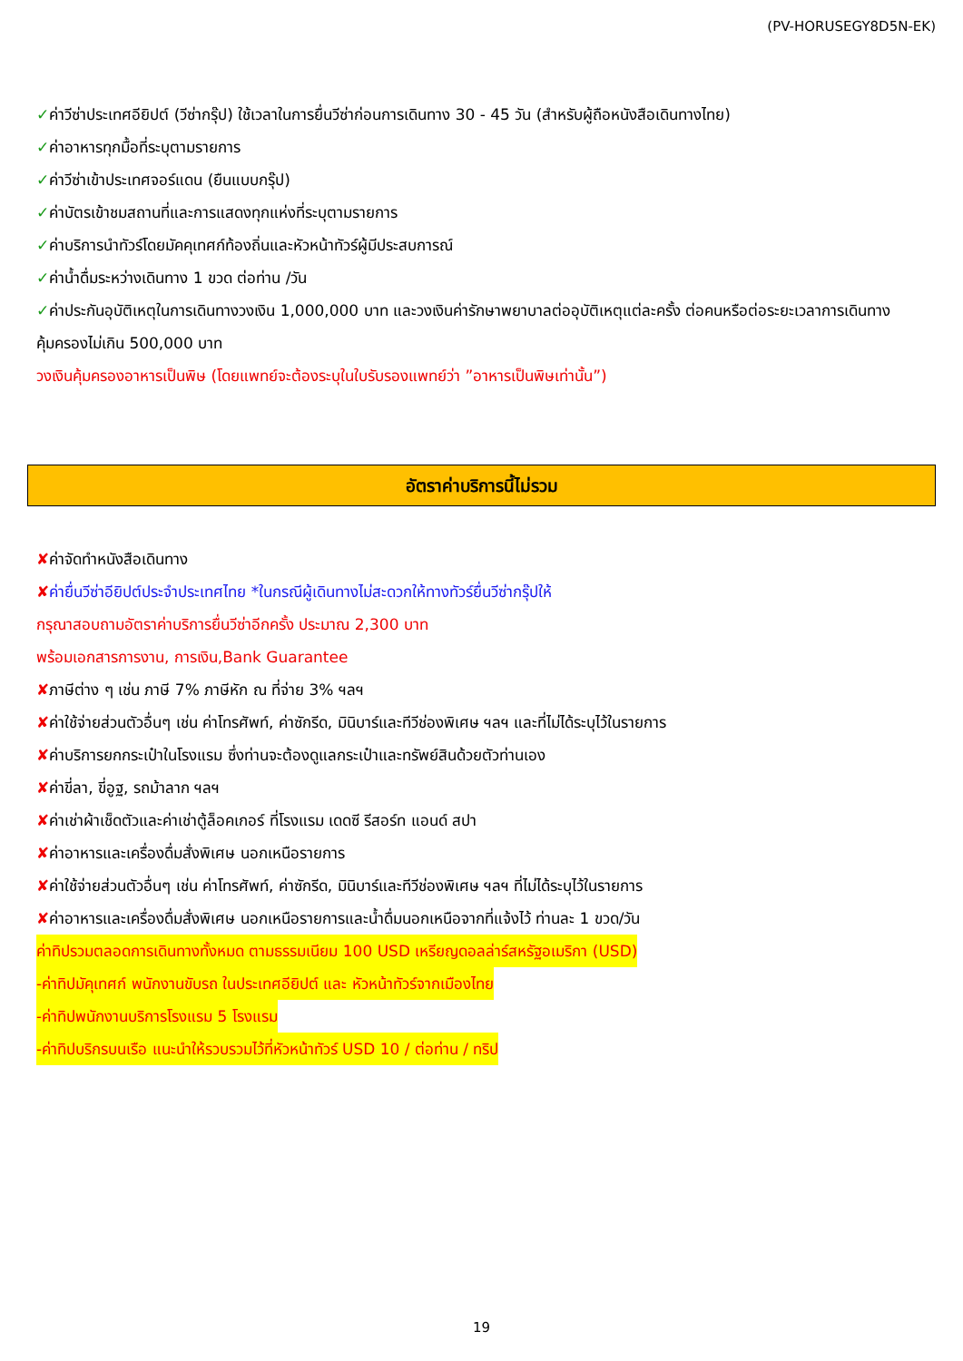(PV-HORUSEGY8D5N-EK)
✓ค่าวีซ่าประเทศอียิปต์ (วีซ่ากรุ๊ป) ใช้เวลาในการยื่นวีซ่าก่อนการเดินทาง 30 - 45 วัน (สำหรับผู้ถือหนังสือเดินทางไทย)
✓ค่าอาหารทุกมื้อที่ระบุตามรายการ
✓ค่าวีซ่าเข้าประเทศจอร์แดน (ยืนแบบกรุ๊ป)
✓ค่าบัตรเข้าชมสถานที่และการแสดงทุกแห่งที่ระบุตามรายการ
✓ค่าบริการนำทัวร์โดยมัคคุเทศก์ท้องถิ่นและหัวหน้าทัวร์ผู้มีประสบการณ์
✓ค่าน้ำดื่มระหว่างเดินทาง 1 ขวด ต่อท่าน /วัน
✓ค่าประกันอุบัติเหตุในการเดินทางวงเงิน 1,000,000 บาท และวงเงินค่ารักษาพยาบาลต่ออุบัติเหตุแต่ละครั้ง ต่อคนหรือต่อระยะเวลาการเดินทาง คุ้มครองไม่เกิน 500,000 บาท
วงเงินคุ้มครองอาหารเป็นพิษ (โดยแพทย์จะต้องระบุในใบรับรองแพทย์ว่า ”อาหารเป็นพิษเท่านั้น”)
อัตราค่าบริการนี้ไม่รวม
✘ค่าจัดทำหนังสือเดินทาง
✘ค่ายื่นวีซ่าอียิปต์ประจำประเทศไทย *ในกรณีผู้เดินทางไม่สะดวกให้ทางทัวร์ยื่นวีซ่ากรุ๊ปให้
กรุณาสอบถามอัตราค่าบริการยื่นวีซ่าอีกครั้ง ประมาณ 2,300 บาท
พร้อมเอกสารการงาน, การเงิน,Bank Guarantee
✘ภาษีต่าง ๆ เช่น ภาษี 7% ภาษีหัก ณ ที่จ่าย 3% ฯลฯ
✘ค่าใช้จ่ายส่วนตัวอื่นๆ เช่น ค่าโทรศัพท์, ค่าซักรีด, มินิบาร์และทีวีช่องพิเศษ ฯลฯ และที่ไม่ได้ระบุไว้ในรายการ
✘ค่าบริการยกกระเป๋าในโรงแรม ซึ่งท่านจะต้องดูแลกระเป๋าและทรัพย์สินด้วยตัวท่านเอง
✘ค่าขี่ลา, ขี่อูฐ, รถม้าลาก ฯลฯ
✘ค่าเช่าผ้าเช็ดตัวและค่าเช่าตู้ล็อคเกอร์ ที่โรงแรม เดดซี รีสอร์ท แอนด์ สปา
✘ค่าอาหารและเครื่องดื่มสั่งพิเศษ นอกเหนือรายการ
✘ค่าใช้จ่ายส่วนตัวอื่นๆ เช่น ค่าโทรศัพท์, ค่าซักรีด, มินิบาร์และทีวีช่องพิเศษ ฯลฯ ที่ไม่ได้ระบุไว้ในรายการ
✘ค่าอาหารและเครื่องดื่มสั่งพิเศษ นอกเหนือรายการและน้ำดื่มนอกเหนือจากที่แจ้งไว้ ท่านละ 1 ขวด/วัน
ค่าทิปรวมตลอดการเดินทางทั้งหมด ตามธรรมเนียม 100 USD เหรียญดอลล่าร์สหรัฐอเมริกา (USD)
-ค่าทิปมัคุเทศก์ พนักงานขับรถ ในประเทศอียิปต์ และ หัวหน้าทัวร์จากเมืองไทย
-ค่าทิปพนักงานบริการโรงแรม 5 โรงแรม
-ค่าทิปบริกรบนเรือ แนะนำให้รวบรวมไว้ที่หัวหน้าทัวร์ USD 10 / ต่อท่าน / ทริป
19